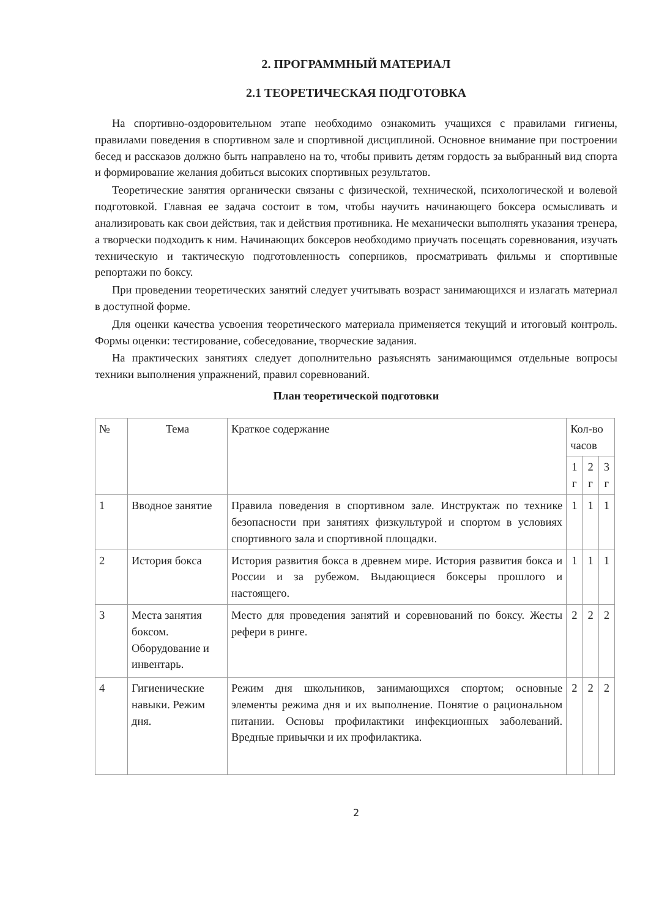2. ПРОГРАММНЫЙ МАТЕРИАЛ
2.1 ТЕОРЕТИЧЕСКАЯ ПОДГОТОВКА
На спортивно-оздоровительном этапе необходимо ознакомить учащихся с правилами гигиены, правилами поведения в спортивном зале и спортивной дисциплиной. Основное внимание при построении бесед и рассказов должно быть направлено на то, чтобы привить детям гордость за выбранный вид спорта и формирование желания добиться высоких спортивных результатов.
Теоретические занятия органически связаны с физической, технической, психологической и волевой подготовкой. Главная ее задача состоит в том, чтобы научить начинающего боксера осмысливать и анализировать как свои действия, так и действия противника. Не механически выполнять указания тренера, а творчески подходить к ним. Начинающих боксеров необходимо приучать посещать соревнования, изучать техническую и тактическую подготовленность соперников, просматривать фильмы и спортивные репортажи по боксу.
При проведении теоретических занятий следует учитывать возраст занимающихся и излагать материал в доступной форме.
Для оценки качества усвоения теоретического материала применяется текущий и итоговый контроль. Формы оценки: тестирование, собеседование, творческие задания.
На практических занятиях следует дополнительно разъяснять занимающимся отдельные вопросы техники выполнения упражнений, правил соревнований.
План теоретической подготовки
| № | Тема | Краткое содержание | Кол-во часов | | |
| --- | --- | --- | --- | --- | --- |
| | | | 1 г | 2 г | 3 г |
| 1 | Вводное занятие | Правила поведения в спортивном зале. Инструктаж по технике безопасности при занятиях физкультурой и спортом в условиях спортивного зала и спортивной площадки. | 1 | 1 | 1 |
| 2 | История бокса | История развития бокса в древнем мире. История развития бокса и России и за рубежом. Выдающиеся боксеры прошлого и настоящего. | 1 | 1 | 1 |
| 3 | Места занятия боксом. Оборудование и инвентарь. | Место для проведения занятий и соревнований по боксу. Жесты рефери в ринге. | 2 | 2 | 2 |
| 4 | Гигиенические навыки. Режим дня. | Режим дня школьников, занимающихся спортом; основные элементы режима дня и их выполнение. Понятие о рациональном питании. Основы профилактики инфекционных заболеваний. Вредные привычки и их профилактика. | 2 | 2 | 2 |
2